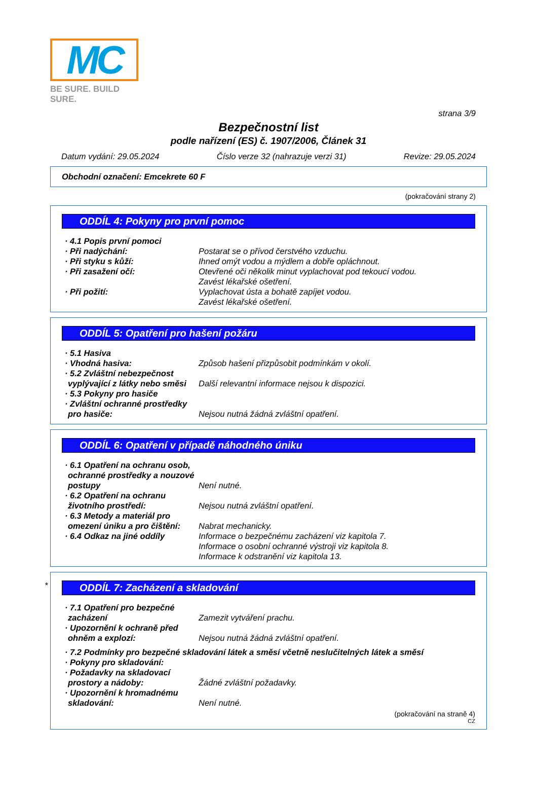MC
BE SURE. BUILD SURE.
strana 3/9
Bezpečnostní list
podle nařízení (ES) č. 1907/2006, Článek 31
Datum vydání: 29.05.2024 Číslo verze 32 (nahrazuje verzi 31) Revize: 29.05.2024
Obchodní označení: Emcekrete 60 F
(pokračování strany 2)
ODDÍL 4: Pokyny pro první pomoc
· 4.1 Popis první pomoci
· Při nadýchání: Postarat se o přívod čerstvého vzduchu.
· Při styku s kůží: Ihned omýt vodou a mýdlem a dobře opláchnout.
· Při zasažení očí: Otevřené oči několik minut vyplachovat pod tekoucí vodou.
Zavést lékařské ošetření.
· Při požití: Vyplachovat ústa a bohatě zapíjet vodou.
Zavést lékařské ošetření.
ODDÍL 5: Opatření pro hašení požáru
· 5.1 Hasiva
· Vhodná hasiva: Způsob hašení přizpůsobit podmínkám v okolí.
· 5.2 Zvláštní nebezpečnost vyplývající z látky nebo směsi
Další relevantní informace nejsou k dispozici.
· 5.3 Pokyny pro hasiče
· Zvláštní ochranné prostředky pro hasiče:
Nejsou nutná žádná zvláštní opatření.
ODDÍL 6: Opatření v případě náhodného úniku
· 6.1 Opatření na ochranu osob, ochranné prostředky a nouzové postupy
Není nutné.
· 6.2 Opatření na ochranu životního prostředí:
Nejsou nutná zvláštní opatření.
· 6.3 Metody a materiál pro omezení úniku a pro čištění:
Nabrat mechanicky.
· 6.4 Odkaz na jiné oddíly Informace o bezpečnému zacházení viz kapitola 7.
Informace o osobní ochranné výstroji viz kapitola 8.
Informace k odstranění viz kapitola 13.
*
ODDÍL 7: Zacházení a skladování
· 7.1 Opatření pro bezpečné zacházení
Zamezit vytváření prachu.
· Upozornění k ochraně před ohněm a explozí:
Nejsou nutná žádná zvláštní opatření.
· 7.2 Podmínky pro bezpečné skladování látek a směsí včetně neslučitelných látek a směsí
· Pokyny pro skladování:
· Požadavky na skladovací prostory a nádoby:
Žádné zvláštní požadavky.
· Upozornění k hromadnému skladování:
Není nutné.
(pokračování na straně 4)
CZ